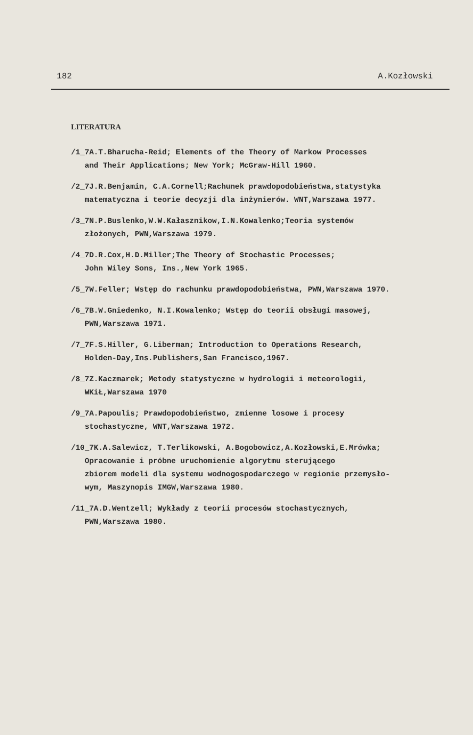182 A.Kozłowski
LITERATURA
/1_7A.T.Bharucha-Reid; Elements of the Theory of Markow Processes
and Their Applications; New York; McGraw-Hill 1960.
/2_7J.R.Benjamin, C.A.Cornell;Rachunek prawdopodobieństwa,statystyka
matematyczna i teorie decyzji dla inżynierów. WNT,Warszawa 1977.
/3_7N.P.Buslenko,W.W.Kałasznikow,I.N.Kowalenko;Teoria systemów
złożonych, PWN,Warszawa 1979.
/4_7D.R.Cox,H.D.Miller;The Theory of Stochastic Processes;
John Wiley Sons, Ins.,New York 1965.
/5_7W.Feller; Wstęp do rachunku prawdopodobieństwa, PWN,Warszawa 1970.
/6_7B.W.Gniedenko, N.I.Kowalenko; Wstęp do teorii obsługi masowej,
PWN,Warszawa 1971.
/7_7F.S.Hiller, G.Liberman; Introduction to Operations Research,
Holden-Day,Ins.Publishers,San Francisco,1967.
/8_7Z.Kaczmarek; Metody statystyczne w hydrologii i meteorologii,
WKiŁ,Warszawa 1970
/9_7A.Papoulis; Prawdopodobieństwo, zmienne losowe i procesy
stochastyczne, WNT,Warszawa 1972.
/10_7K.A.Salewicz, T.Terlikowski, A.Bogobowicz,A.Kozłowski,E.Mrówka;
Opracowanie i próbne uruchomienie algorytmu sterującego
zbiorem modeli dla systemu wodnogospodarczego w regionie przemysło-
wym, Maszynopis IMGW,Warszawa 1980.
/11_7A.D.Wentzell; Wykłady z teorii procesów stochastycznych,
PWN,Warszawa 1980.